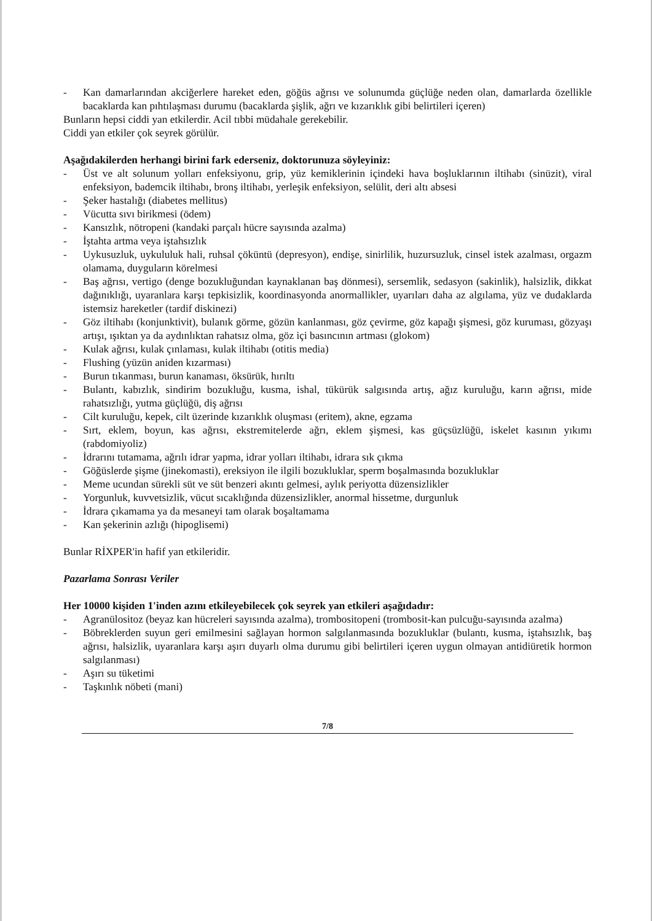- Kan damarlarından akciğerlere hareket eden, göğüs ağrısı ve solunumda güçlüğe neden olan, damarlarda özellikle bacaklarda kan pıhtılaşması durumu (bacaklarda şişlik, ağrı ve kızarıklık gibi belirtileri içeren)
Bunların hepsi ciddi yan etkilerdir. Acil tıbbi müdahale gerekebilir.
Ciddi yan etkiler çok seyrek görülür.
Aşağıdakilerden herhangi birini fark ederseniz, doktorunuza söyleyiniz:
- Üst ve alt solunum yolları enfeksiyonu, grip, yüz kemiklerinin içindeki hava boşluklarının iltihabı (sinüzit), viral enfeksiyon, bademcik iltihabı, bronş iltihabı, yerleşik enfeksiyon, selülit, deri altı absesi
- Şeker hastalığı (diabetes mellitus)
- Vücutta sıvı birikmesi (ödem)
- Kansızlık, nötropeni (kandaki parçalı hücre sayısında azalma)
- İştahta artma veya iştahsızlık
- Uykusuzluk, uykululuk hali, ruhsal çöküntü (depresyon), endişe, sinirlilik, huzursuzluk, cinsel istek azalması, orgazm olamama, duyguların körelmesi
- Baş ağrısı, vertigo (denge bozukluğundan kaynaklanan baş dönmesi), sersemlik, sedasyon (sakinlik), halsizlik, dikkat dağınıklığı, uyaranlara karşı tepkisizlik, koordinasyonda anormallikler, uyarıları daha az algılama, yüz ve dudaklarda istemsiz hareketler (tardif diskinezi)
- Göz iltihabı (konjunktivit), bulanık görme, gözün kanlanması, göz çevirme, göz kapağı şişmesi, göz kuruması, gözyaşı artışı, ışıktan ya da aydınlıktan rahatsız olma, göz içi basıncının artması (glokom)
- Kulak ağrısı, kulak çınlaması, kulak iltihabı (otitis media)
- Flushing (yüzün aniden kızarması)
- Burun tıkanması, burun kanaması, öksürük, hırıltı
- Bulantı, kabızlık, sindirim bozukluğu, kusma, ishal, tükürük salgısında artış, ağız kuruluğu, karın ağrısı, mide rahatsızlığı, yutma güçlüğü, diş ağrısı
- Cilt kuruluğu, kepek, cilt üzerinde kızarıklık oluşması (eritem), akne, egzama
- Sırt, eklem, boyun, kas ağrısı, ekstremitelerde ağrı, eklem şişmesi, kas güçsüzlüğü, iskelet kasının yıkımı (rabdomiyoliz)
- İdrarını tutamama, ağrılı idrar yapma, idrar yolları iltihabı, idrara sık çıkma
- Göğüslerde şişme (jinekomasti), ereksiyon ile ilgili bozukluklar, sperm boşalmasında bozukluklar
- Meme ucundan sürekli süt ve süt benzeri akıntı gelmesi, aylık periyotta düzensizlikler
- Yorgunluk, kuvvetsizlik, vücut sıcaklığında düzensizlikler, anormal hissetme, durgunluk
- İdrara çıkamama ya da mesaneyi tam olarak boşaltamama
- Kan şekerinin azlığı (hipoglisemi)
Bunlar RİXPER'in hafif yan etkileridir.
Pazarlama Sonrası Veriler
Her 10000 kişiden 1'inden azını etkileyebilecek çok seyrek yan etkileri aşağıdadır:
- Agranülositoz (beyaz kan hücreleri sayısında azalma), trombositopeni (trombosit-kan pulcuğu-sayısında azalma)
- Böbreklerden suyun geri emilmesini sağlayan hormon salgılanmasında bozukluklar (bulantı, kusma, iştahsızlık, baş ağrısı, halsizlik, uyaranlara karşı aşırı duyarlı olma durumu gibi belirtileri içeren uygun olmayan antidiüretik hormon salgılanması)
- Aşırı su tüketimi
- Taşkınlık nöbeti (mani)
7/8